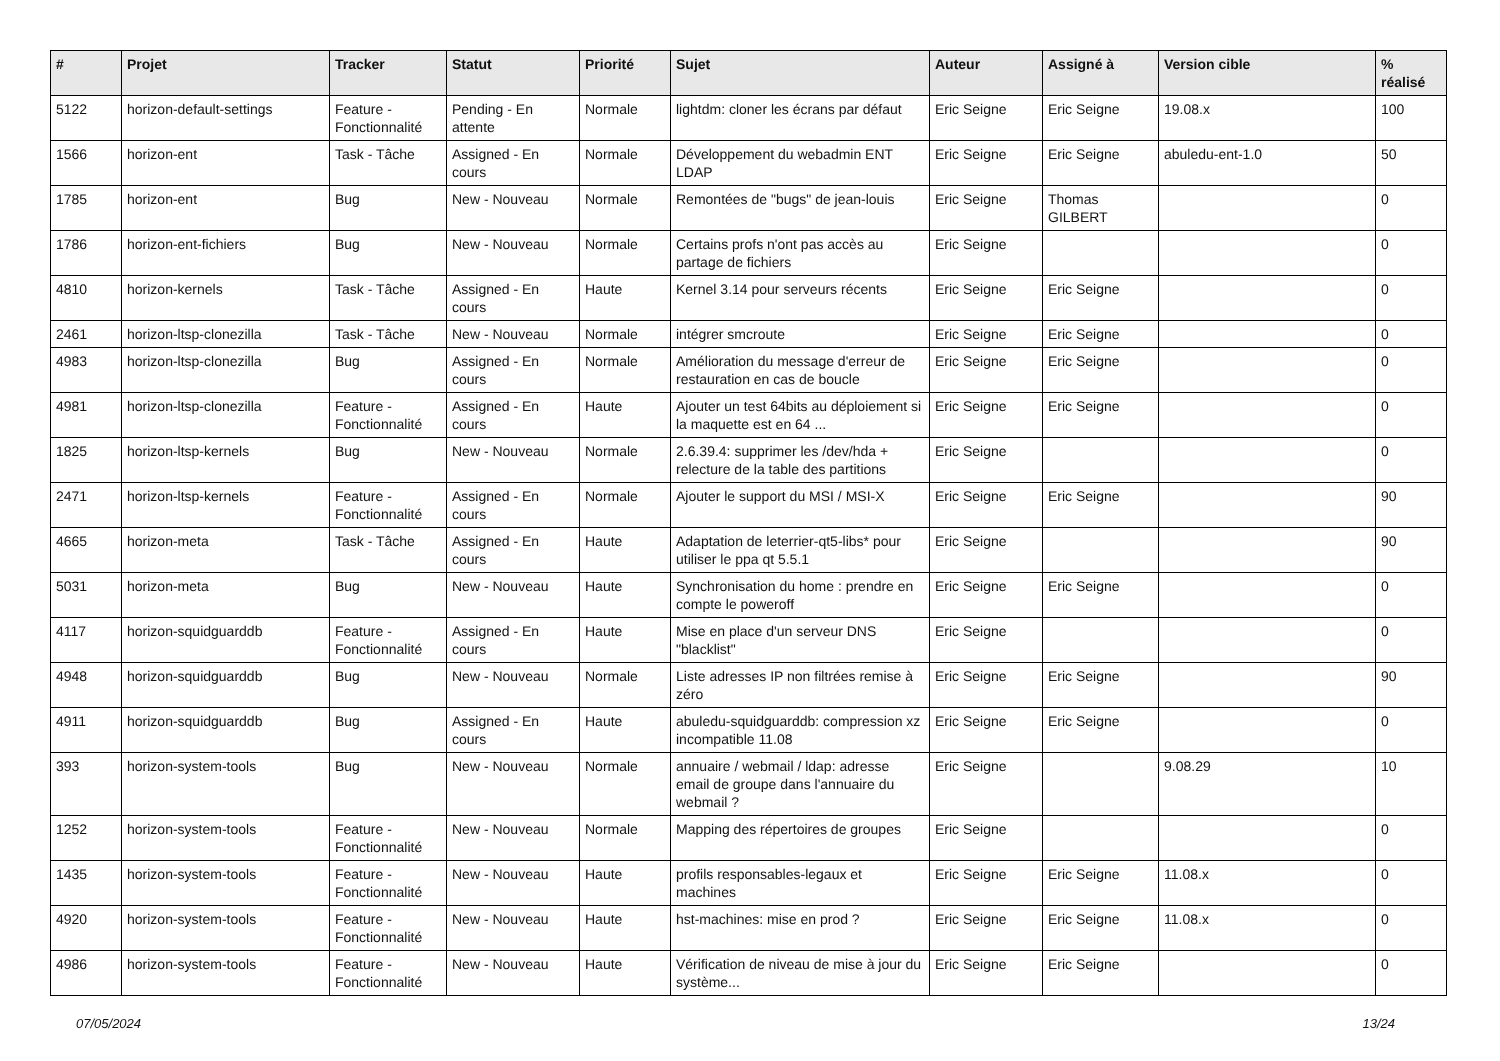| # | Projet | Tracker | Statut | Priorité | Sujet | Auteur | Assigné à | Version cible | % réalisé |
| --- | --- | --- | --- | --- | --- | --- | --- | --- | --- |
| 5122 | horizon-default-settings | Feature - Fonctionnalité | Pending - En attente | Normale | lightdm: cloner les écrans par défaut | Eric Seigne | Eric Seigne | 19.08.x | 100 |
| 1566 | horizon-ent | Task - Tâche | Assigned - En cours | Normale | Développement du webadmin ENT LDAP | Eric Seigne | Eric Seigne | abuledu-ent-1.0 | 50 |
| 1785 | horizon-ent | Bug | New - Nouveau | Normale | Remontées de "bugs" de jean-louis | Eric Seigne | Thomas GILBERT | | 0 |
| 1786 | horizon-ent-fichiers | Bug | New - Nouveau | Normale | Certains profs n'ont pas accès au partage de fichiers | Eric Seigne | | | 0 |
| 4810 | horizon-kernels | Task - Tâche | Assigned - En cours | Haute | Kernel 3.14 pour serveurs récents | Eric Seigne | Eric Seigne | | 0 |
| 2461 | horizon-ltsp-clonezilla | Task - Tâche | New - Nouveau | Normale | intégrer smcroute | Eric Seigne | Eric Seigne | | 0 |
| 4983 | horizon-ltsp-clonezilla | Bug | Assigned - En cours | Normale | Amélioration du message d'erreur de restauration en cas de boucle | Eric Seigne | Eric Seigne | | 0 |
| 4981 | horizon-ltsp-clonezilla | Feature - Fonctionnalité | Assigned - En cours | Haute | Ajouter un test 64bits au déploiement si la maquette est en 64 ... | Eric Seigne | Eric Seigne | | 0 |
| 1825 | horizon-ltsp-kernels | Bug | New - Nouveau | Normale | 2.6.39.4: supprimer les /dev/hda + relecture de la table des partitions | Eric Seigne | | | 0 |
| 2471 | horizon-ltsp-kernels | Feature - Fonctionnalité | Assigned - En cours | Normale | Ajouter le support du MSI / MSI-X | Eric Seigne | Eric Seigne | | 90 |
| 4665 | horizon-meta | Task - Tâche | Assigned - En cours | Haute | Adaptation de leterrier-qt5-libs* pour utiliser le ppa qt 5.5.1 | Eric Seigne | | | 90 |
| 5031 | horizon-meta | Bug | New - Nouveau | Haute | Synchronisation du home : prendre en compte le poweroff | Eric Seigne | Eric Seigne | | 0 |
| 4117 | horizon-squidguarddb | Feature - Fonctionnalité | Assigned - En cours | Haute | Mise en place d'un serveur DNS "blacklist" | Eric Seigne | | | 0 |
| 4948 | horizon-squidguarddb | Bug | New - Nouveau | Normale | Liste adresses IP non filtrées remise à zéro | Eric Seigne | Eric Seigne | | 90 |
| 4911 | horizon-squidguarddb | Bug | Assigned - En cours | Haute | abuledu-squidguarddb: compression xz incompatible 11.08 | Eric Seigne | Eric Seigne | | 0 |
| 393 | horizon-system-tools | Bug | New - Nouveau | Normale | annuaire / webmail / ldap: adresse email de groupe dans l'annuaire du webmail ? | Eric Seigne | | 9.08.29 | 10 |
| 1252 | horizon-system-tools | Feature - Fonctionnalité | New - Nouveau | Normale | Mapping des répertoires de groupes | Eric Seigne | | | 0 |
| 1435 | horizon-system-tools | Feature - Fonctionnalité | New - Nouveau | Haute | profils responsables-legaux et machines | Eric Seigne | Eric Seigne | 11.08.x | 0 |
| 4920 | horizon-system-tools | Feature - Fonctionnalité | New - Nouveau | Haute | hst-machines: mise en prod ? | Eric Seigne | Eric Seigne | 11.08.x | 0 |
| 4986 | horizon-system-tools | Feature - Fonctionnalité | New - Nouveau | Haute | Vérification de niveau de mise à jour du système... | Eric Seigne | Eric Seigne | | 0 |
07/05/2024 13/24